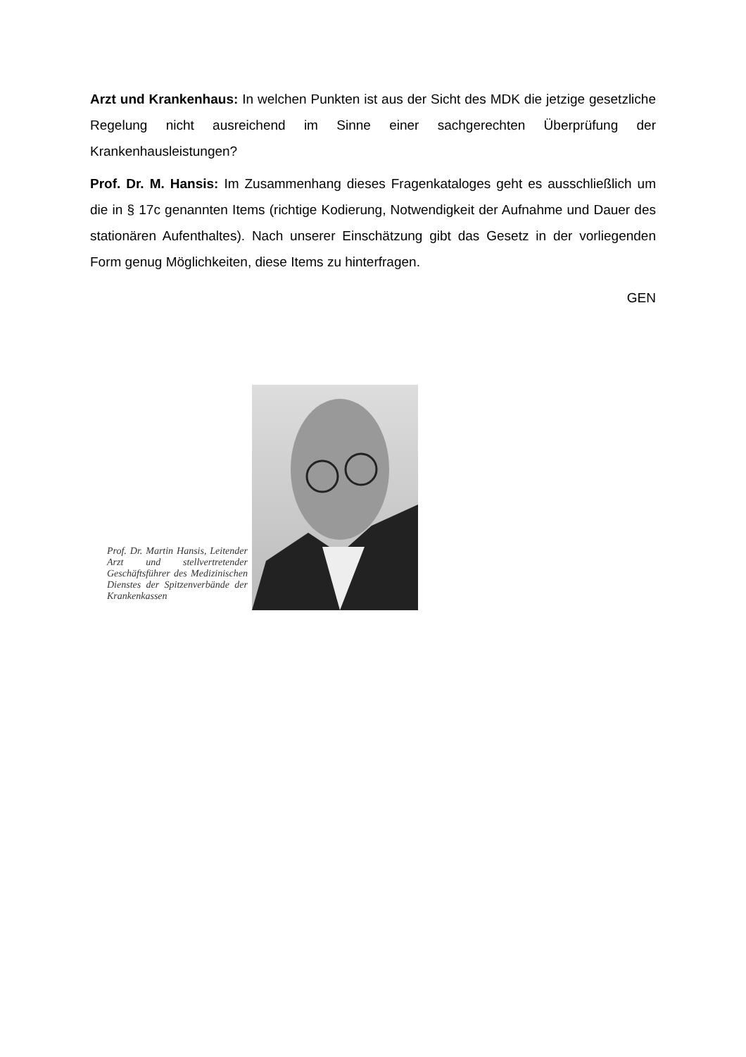Arzt und Krankenhaus: In welchen Punkten ist aus der Sicht des MDK die jetzige gesetzliche Regelung nicht ausreichend im Sinne einer sachgerechten Überprüfung der Krankenhausleistungen?
Prof. Dr. M. Hansis: Im Zusammenhang dieses Fragenkataloges geht es ausschließlich um die in § 17c genannten Items (richtige Kodierung, Notwendigkeit der Aufnahme und Dauer des stationären Aufenthaltes). Nach unserer Einschätzung gibt das Gesetz in der vorliegenden Form genug Möglichkeiten, diese Items zu hinterfragen.
GEN
Prof. Dr. Martin Hansis, Leitender Arzt und stellvertretender Geschäftsführer des Medizinischen Dienstes der Spitzenverbände der Krankenkassen